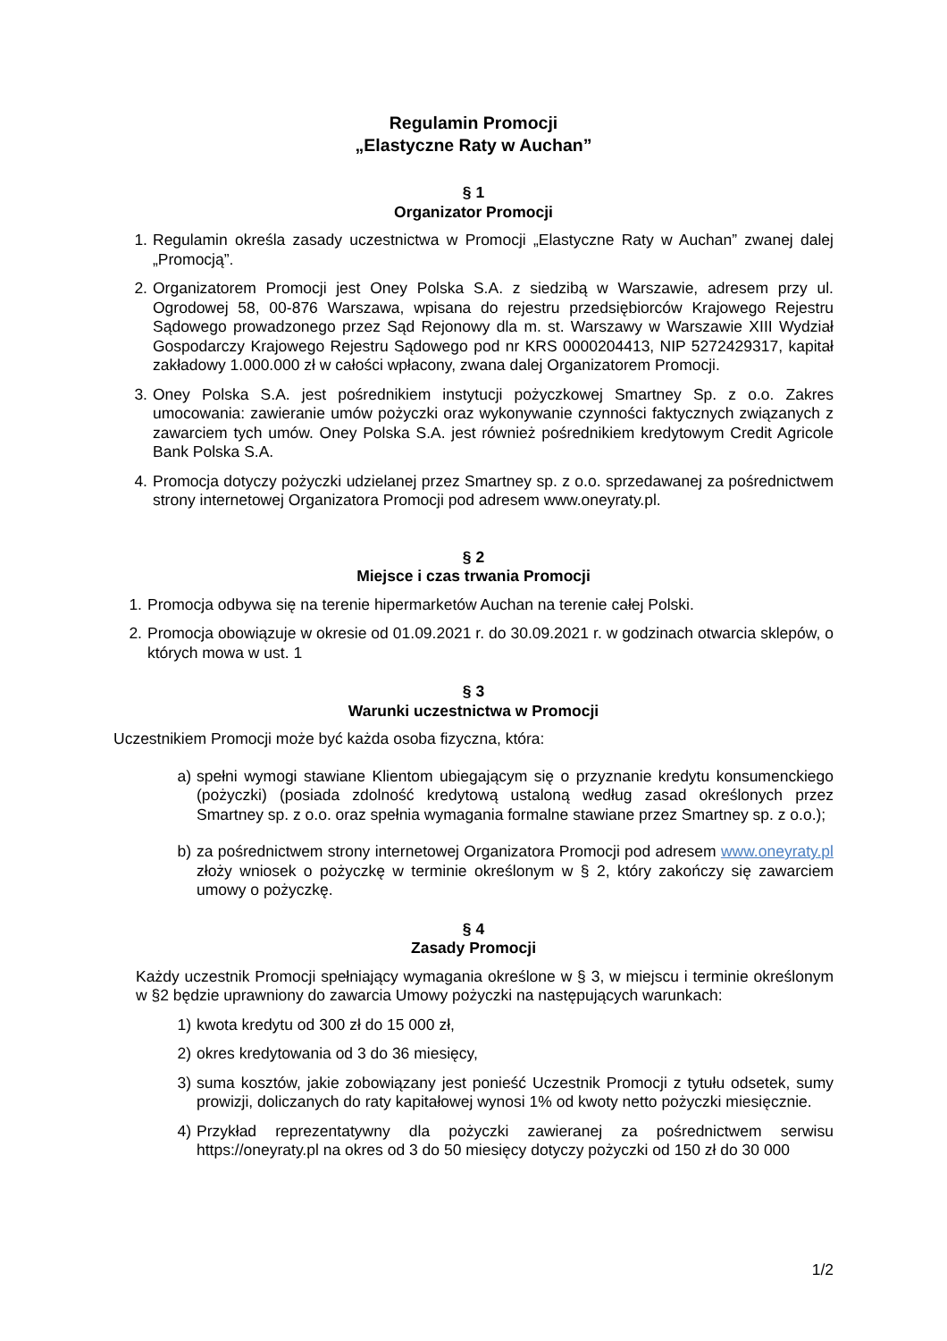Regulamin Promocji
„Elastyczne Raty w Auchan”
§ 1
Organizator Promocji
1. Regulamin określa zasady uczestnictwa w Promocji „Elastyczne Raty w Auchan” zwanej dalej „Promocją”.
2. Organizatorem Promocji jest Oney Polska S.A. z siedzibą w Warszawie, adresem przy ul. Ogrodowej 58, 00-876 Warszawa, wpisana do rejestru przedsiębiorców Krajowego Rejestru Sądowego prowadzonego przez Sąd Rejonowy dla m. st. Warszawy w Warszawie XIII Wydział Gospodarczy Krajowego Rejestru Sądowego pod nr KRS 0000204413, NIP 5272429317, kapitał zakładowy 1.000.000 zł w całości wpłacony, zwana dalej Organizatorem Promocji.
3. Oney Polska S.A. jest pośrednikiem instytucji pożyczkowej Smartney Sp. z o.o. Zakres umocowania: zawieranie umów pożyczki oraz wykonywanie czynności faktycznych związanych z zawarciem tych umów. Oney Polska S.A. jest również pośrednikiem kredytowym Credit Agricole Bank Polska S.A.
4. Promocja dotyczy pożyczki udzielanej przez Smartney sp. z o.o. sprzedawanej za pośrednictwem strony internetowej Organizatora Promocji pod adresem www.oneyraty.pl.
§ 2
Miejsce i czas trwania Promocji
1. Promocja odbywa się na terenie hipermarketów Auchan na terenie całej Polski.
2. Promocja obowiązuje w okresie od 01.09.2021 r. do 30.09.2021 r. w godzinach otwarcia sklepów, o których mowa w ust. 1
§ 3
Warunki uczestnictwa w Promocji
Uczestnikiem Promocji może być każda osoba fizyczna, która:
a) spełni wymogi stawiane Klientom ubiegającym się o przyznanie kredytu konsumenckiego (pożyczki) (posiada zdolność kredytową ustaloną według zasad określonych przez Smartney sp. z o.o. oraz spełnia wymagania formalne stawiane przez Smartney sp. z o.o.);
b) za pośrednictwem strony internetowej Organizatora Promocji pod adresem www.oneyraty.pl złoży wniosek o pożyczkę w terminie określonym w § 2, który zakończy się zawarciem umowy o pożyczkę.
§ 4
Zasady Promocji
Każdy uczestnik Promocji spełniający wymagania określone w § 3, w miejscu i terminie określonym w §2 będzie uprawniony do zawarcia Umowy pożyczki na następujących warunkach:
1) kwota kredytu od 300 zł do 15 000 zł,
2) okres kredytowania od 3 do 36 miesięcy,
3) suma kosztów, jakie zobowiązany jest ponieść Uczestnik Promocji z tytułu odsetek, sumy prowizji, doliczanych do raty kapitałowej wynosi 1% od kwoty netto pożyczki miesięcznie.
4) Przykład reprezentatywny dla pożyczki zawieranej za pośrednictwem serwisu https://oneyraty.pl na okres od 3 do 50 miesięcy dotyczy pożyczki od 150 zł do 30 000
1/2